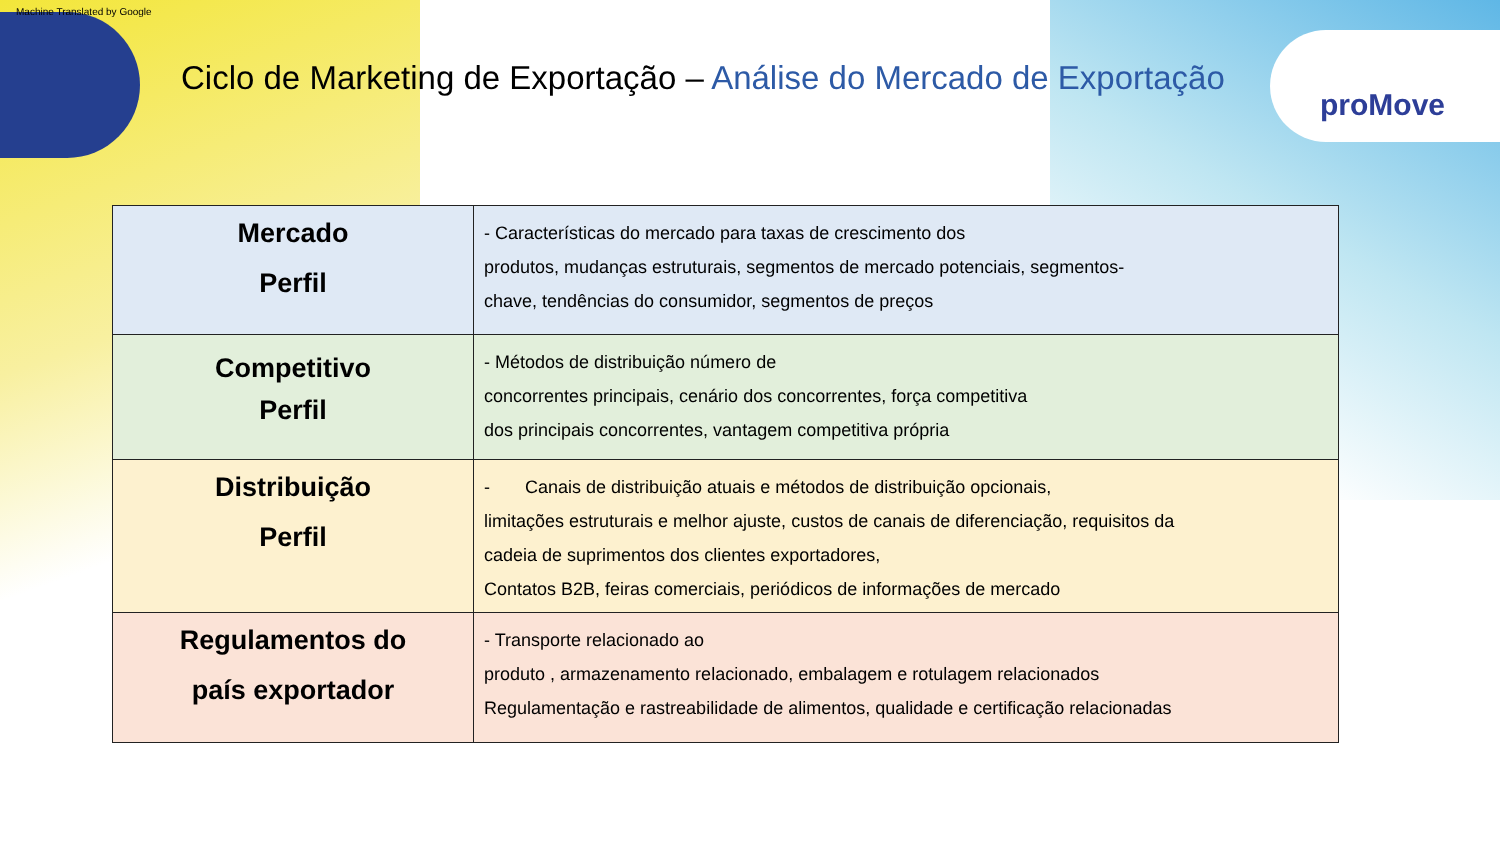Machine Translated by Google
proMove
Ciclo de Marketing de Exportação – Análise do Mercado de Exportação
| Mercado Perfil | - Características do mercado para taxas de crescimento dos produtos, mudanças estruturais, segmentos de mercado potenciais, segmentos- chave, tendências do consumidor, segmentos de preços |
| Competitivo Perfil | - Métodos de distribuição número de concorrentes principais, cenário dos concorrentes, força competitiva dos principais concorrentes, vantagem competitiva própria |
| Distribuição Perfil | - Canais de distribuição atuais e métodos de distribuição opcionais, limitações estruturais e melhor ajuste, custos de canais de diferenciação, requisitos da cadeia de suprimentos dos clientes exportadores, Contatos B2B, feiras comerciais, periódicos de informações de mercado |
| Regulamentos do país exportador | - Transporte relacionado ao produto , armazenamento relacionado, embalagem e rotulagem relacionados Regulamentação e rastreabilidade de alimentos, qualidade e certificação relacionadas |